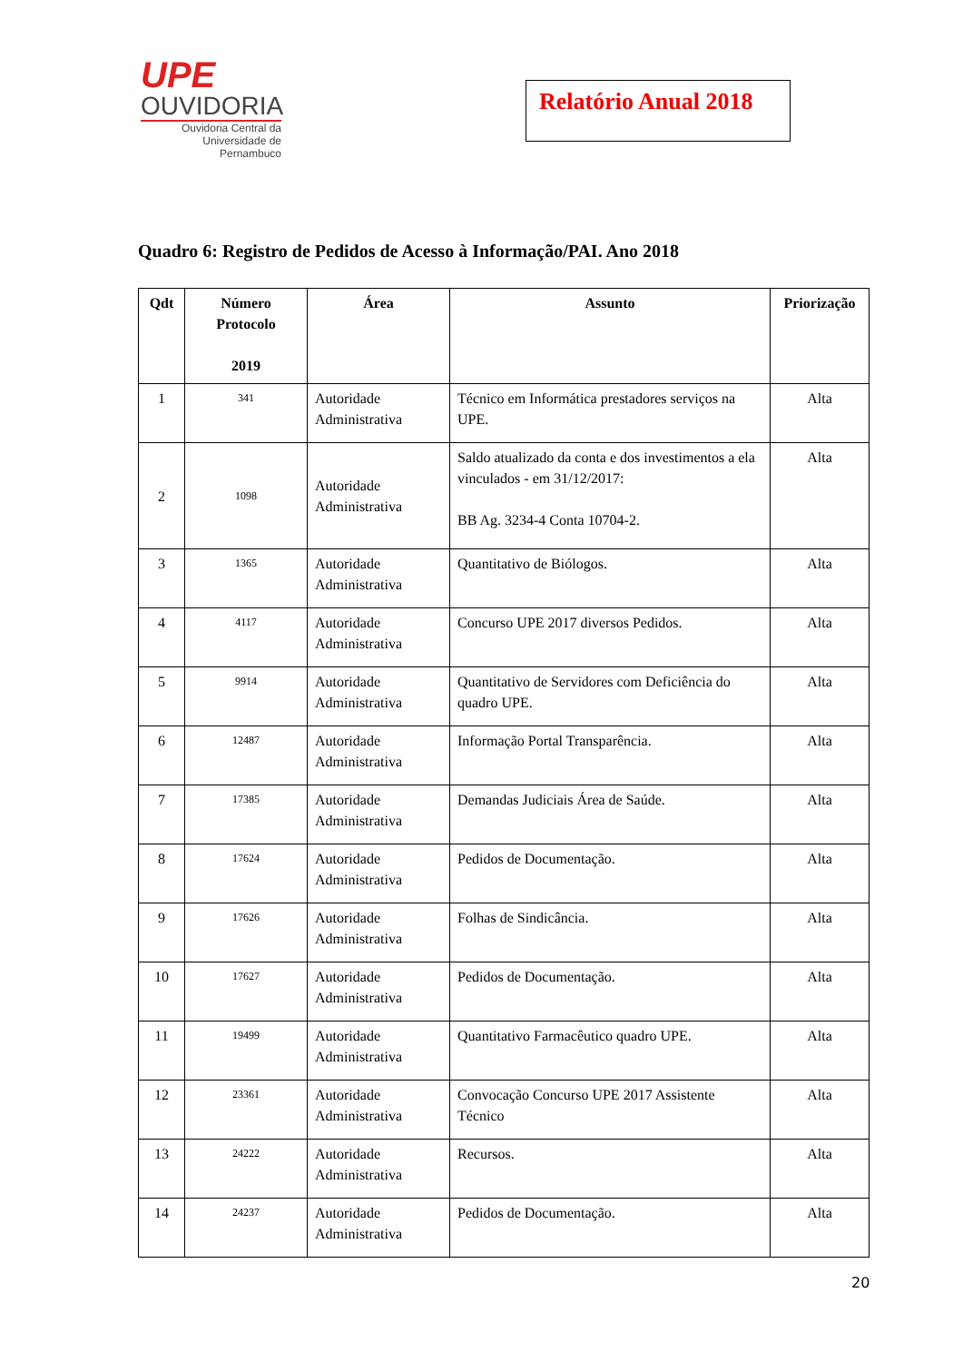UPE
OUVIDORIA
Ouvidoria Central da
Universidade de Pernambuco
Relatório Anual 2018
Quadro 6: Registro de Pedidos de Acesso à Informação/PAI. Ano 2018
| Qdt | Número Protocolo 2019 | Área | Assunto | Priorização |
| --- | --- | --- | --- | --- |
| 1 | 341 | Autoridade Administrativa | Técnico em Informática prestadores serviços na UPE. | Alta |
| 2 | 1098 | Autoridade Administrativa | Saldo atualizado da conta e dos investimentos a ela vinculados - em 31/12/2017: BB Ag. 3234-4 Conta 10704-2. | Alta |
| 3 | 1365 | Autoridade Administrativa | Quantitativo de Biólogos. | Alta |
| 4 | 4117 | Autoridade Administrativa | Concurso UPE 2017 diversos Pedidos. | Alta |
| 5 | 9914 | Autoridade Administrativa | Quantitativo de Servidores com Deficiência do quadro UPE. | Alta |
| 6 | 12487 | Autoridade Administrativa | Informação Portal Transparência. | Alta |
| 7 | 17385 | Autoridade Administrativa | Demandas Judiciais Área de Saúde. | Alta |
| 8 | 17624 | Autoridade Administrativa | Pedidos de Documentação. | Alta |
| 9 | 17626 | Autoridade Administrativa | Folhas de Sindicância. | Alta |
| 10 | 17627 | Autoridade Administrativa | Pedidos de Documentação. | Alta |
| 11 | 19499 | Autoridade Administrativa | Quantitativo Farmacêutico quadro UPE. | Alta |
| 12 | 23361 | Autoridade Administrativa | Convocação Concurso UPE 2017 Assistente Técnico | Alta |
| 13 | 24222 | Autoridade Administrativa | Recursos. | Alta |
| 14 | 24237 | Autoridade Administrativa | Pedidos de Documentação. | Alta |
20